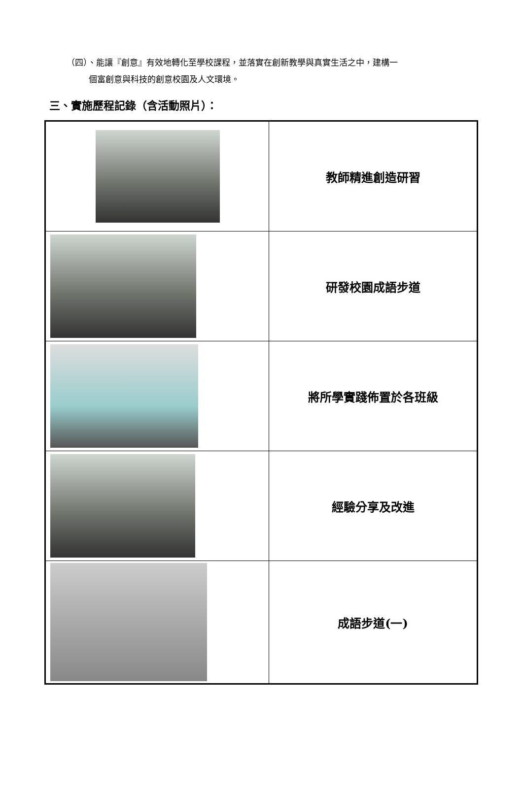（四）、能讓『創意』有效地轉化至學校課程，並落實在創新教學與真實生活之中，建構一
個富創意與科技的創意校園及人文環境。
三、實施歷程記錄（含活動照片）：
| | 教師精進創造研習 |
| | 研發校園成語步道 |
| | 將所學實踐佈置於各班級 |
| | 經驗分享及改進 |
| | 成語步道(一) |